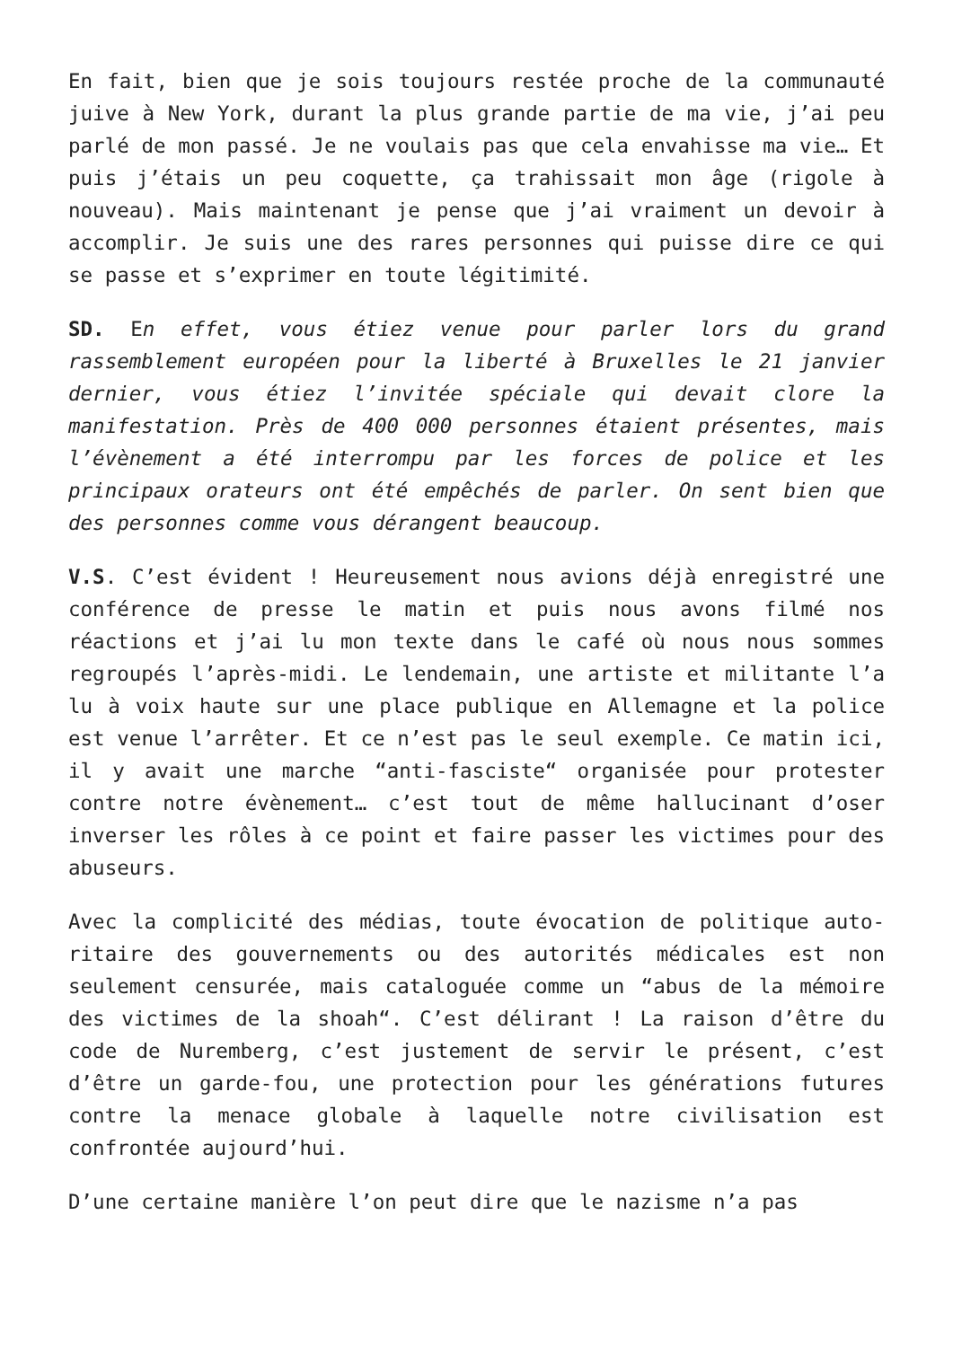En fait, bien que je sois toujours restée proche de la communauté juive à New York, durant la plus grande partie de ma vie, j’ai peu parlé de mon passé. Je ne voulais pas que cela envahisse ma vie… Et puis j’étais un peu coquette, ça trahissait mon âge (rigole à nouveau). Mais maintenant je pense que j’ai vraiment un devoir à accomplir. Je suis une des rares personnes qui puisse dire ce qui se passe et s’exprimer en toute légitimité.
SD. En effet, vous étiez venue pour parler lors du grand rassemblement européen pour la liberté à Bruxelles le 21 janvier dernier, vous étiez l’invitée spéciale qui devait clore la manifestation. Près de 400 000 personnes étaient présentes, mais l’évènement a été interrompu par les forces de police et les principaux orateurs ont été empêchés de parler. On sent bien que des personnes comme vous dérangent beaucoup.
V.S. C’est évident ! Heureusement nous avions déjà enregistré une conférence de presse le matin et puis nous avons filmé nos réactions et j’ai lu mon texte dans le café où nous nous sommes regroupés l’après-midi. Le lendemain, une artiste et militante l’a lu à voix haute sur une place publique en Allemagne et la police est venue l’arrêter. Et ce n’est pas le seul exemple. Ce matin ici, il y avait une marche “anti-fasciste“ organisée pour protester contre notre évènement… c’est tout de même hallucinant d’oser inverser les rôles à ce point et faire passer les victimes pour des abuseurs.
Avec la complicité des médias, toute évocation de politique auto-ritaire des gouvernements ou des autorités médicales est non seulement censurée, mais cataloguée comme un “abus de la mémoire des victimes de la shoah“. C’est délirant ! La raison d’être du code de Nuremberg, c’est justement de servir le présent, c’est d’être un garde-fou, une protection pour les générations futures contre la menace globale à laquelle notre civilisation est confrontée aujourd’hui.
D’une certaine manière l’on peut dire que le nazisme n’a pas